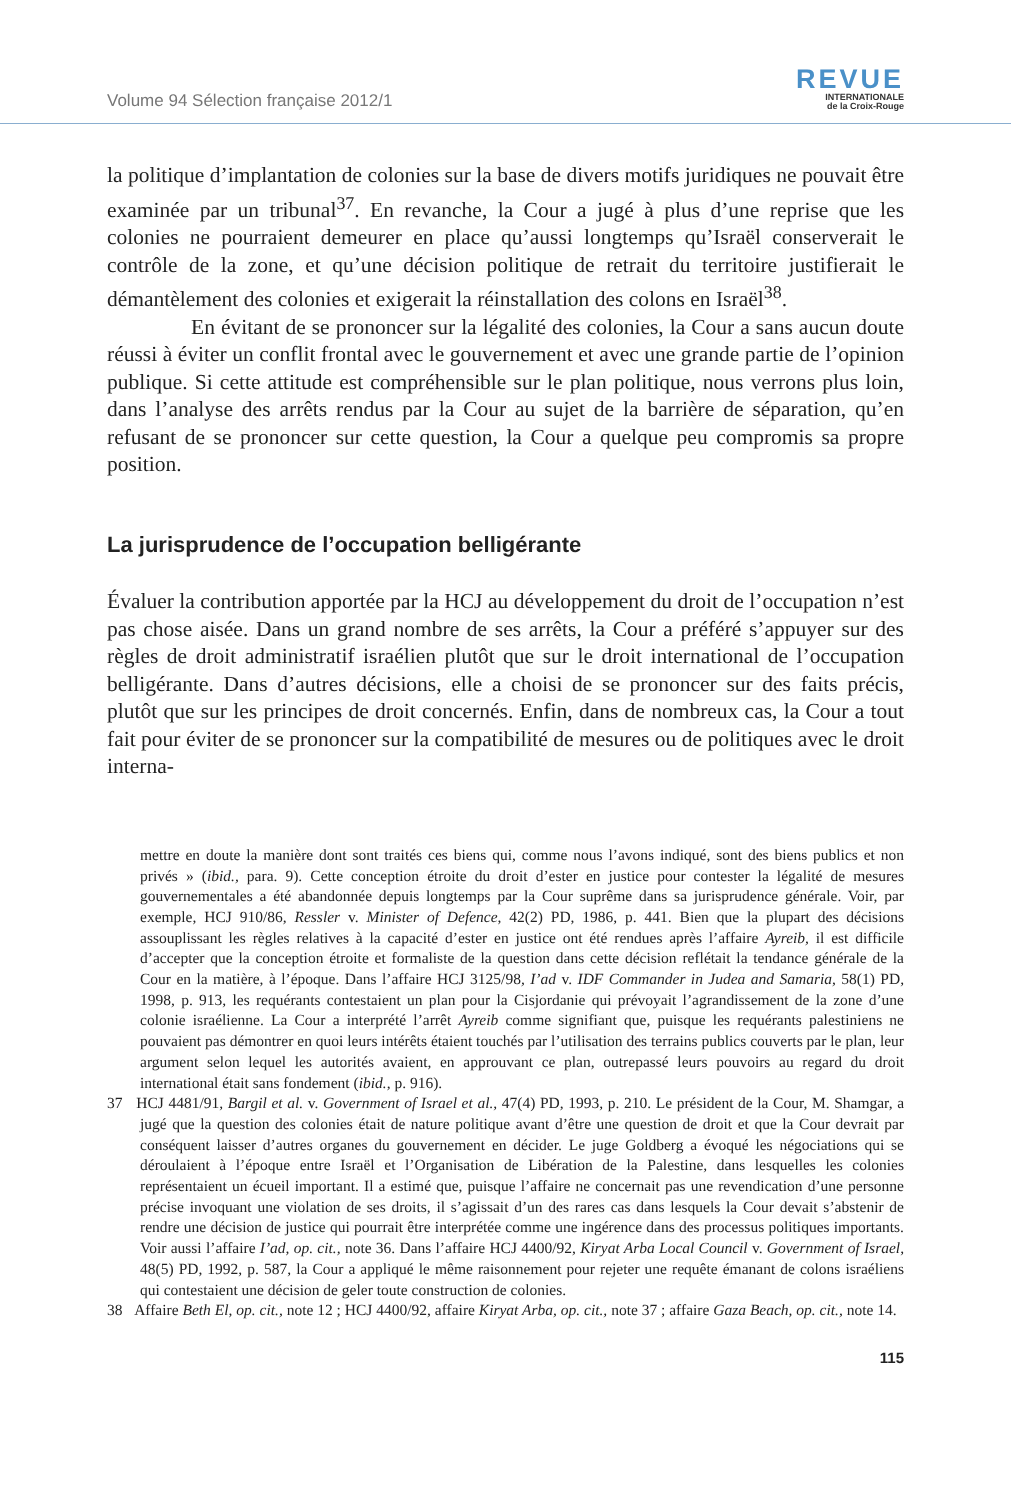Volume 94 Sélection française 2012/1
REVUE
INTERNATIONALE
de la Croix-Rouge
la politique d’implantation de colonies sur la base de divers motifs juridiques ne pouvait être examinée par un tribunal<sup>37</sup>. En revanche, la Cour a jugé à plus d’une reprise que les colonies ne pourraient demeurer en place qu’aussi longtemps qu’Israël conserverait le contrôle de la zone, et qu’une décision politique de retrait du territoire justifierait le démantèlement des colonies et exigerait la réinstallation des colons en Israël<sup>38</sup>.
En évitant de se prononcer sur la légalité des colonies, la Cour a sans aucun doute réussi à éviter un conflit frontal avec le gouvernement et avec une grande partie de l’opinion publique. Si cette attitude est compréhensible sur le plan politique, nous verrons plus loin, dans l’analyse des arrêts rendus par la Cour au sujet de la barrière de séparation, qu’en refusant de se prononcer sur cette question, la Cour a quelque peu compromis sa propre position.
La jurisprudence de l’occupation belligérante
Évaluer la contribution apportée par la HCJ au développement du droit de l’occupation n’est pas chose aisée. Dans un grand nombre de ses arrêts, la Cour a préféré s’appuyer sur des règles de droit administratif israélien plutôt que sur le droit international de l’occupation belligérante. Dans d’autres décisions, elle a choisi de se prononcer sur des faits précis, plutôt que sur les principes de droit concernés. Enfin, dans de nombreux cas, la Cour a tout fait pour éviter de se prononcer sur la compatibilité de mesures ou de politiques avec le droit interna-
mettre en doute la manière dont sont traités ces biens qui, comme nous l’avons indiqué, sont des biens publics et non privés » (ibid., para. 9). Cette conception étroite du droit d’ester en justice pour contester la légalité de mesures gouvernementales a été abandonnée depuis longtemps par la Cour suprême dans sa jurisprudence générale. Voir, par exemple, HCJ 910/86, Ressler v. Minister of Defence, 42(2) PD, 1986, p. 441. Bien que la plupart des décisions assouplissant les règles relatives à la capacité d’ester en justice ont été rendues après l’affaire Ayreib, il est difficile d’accepter que la conception étroite et formaliste de la question dans cette décision reflétait la tendance générale de la Cour en la matière, à l’époque. Dans l’affaire HCJ 3125/98, I’ad v. IDF Commander in Judea and Samaria, 58(1) PD, 1998, p. 913, les requérants contestaient un plan pour la Cisjordanie qui prévoyait l’agrandissement de la zone d’une colonie israélienne. La Cour a interprété l’arrêt Ayreib comme signifiant que, puisque les requérants palestiniens ne pouvaient pas démontrer en quoi leurs intérêts étaient touchés par l’utilisation des terrains publics couverts par le plan, leur argument selon lequel les autorités avaient, en approuvant ce plan, outrepassé leurs pouvoirs au regard du droit international était sans fondement (ibid., p. 916).
37 HCJ 4481/91, Bargil et al. v. Government of Israel et al., 47(4) PD, 1993, p. 210. Le président de la Cour, M. Shamgar, a jugé que la question des colonies était de nature politique avant d’être une question de droit et que la Cour devrait par conséquent laisser d’autres organes du gouvernement en décider. Le juge Goldberg a évoqué les négociations qui se déroulaient à l’époque entre Israël et l’Organisation de Libération de la Palestine, dans lesquelles les colonies représentaient un écueil important. Il a estimé que, puisque l’affaire ne concernait pas une revendication d’une personne précise invoquant une violation de ses droits, il s’agissait d’un des rares cas dans lesquels la Cour devait s’abstenir de rendre une décision de justice qui pourrait être interprétée comme une ingérence dans des processus politiques importants. Voir aussi l’affaire I’ad, op. cit., note 36. Dans l’affaire HCJ 4400/92, Kiryat Arba Local Council v. Government of Israel, 48(5) PD, 1992, p. 587, la Cour a appliqué le même raisonnement pour rejeter une requête émanant de colons israéliens qui contestaient une décision de geler toute construction de colonies.
38 Affaire Beth El, op. cit., note 12 ; HCJ 4400/92, affaire Kiryat Arba, op. cit., note 37 ; affaire Gaza Beach, op. cit., note 14.
115